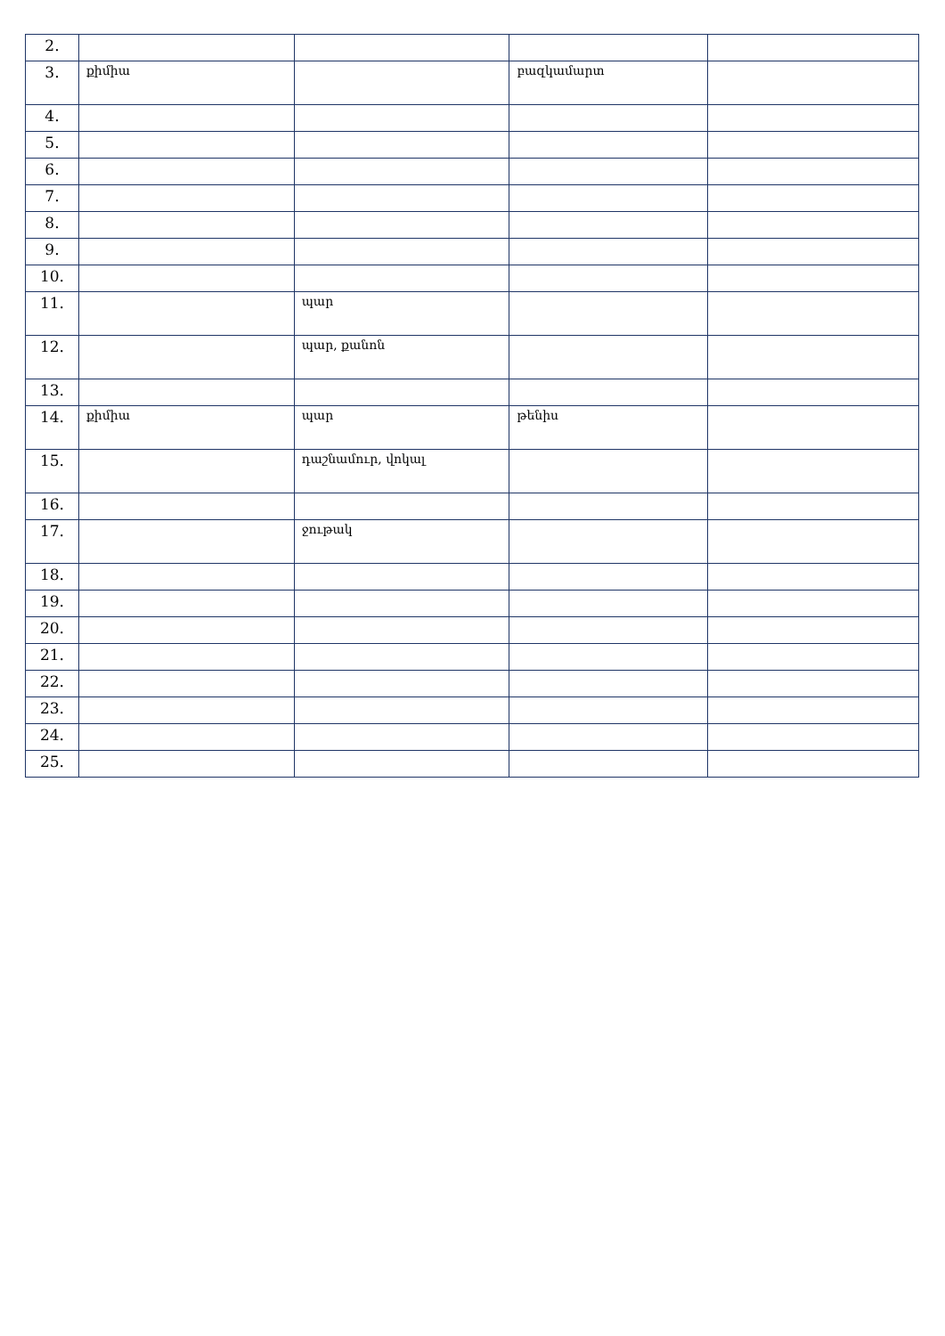| 2. | | | | |
| 3. | քիմիա | | բազկամարտ | |
| 4. | | | | |
| 5. | | | | |
| 6. | | | | |
| 7. | | | | |
| 8. | | | | |
| 9. | | | | |
| 10. | | | | |
| 11. | | պար | | |
| 12. | | պար, քանոն | | |
| 13. | | | | |
| 14. | քիմիա | պար | թենիս | |
| 15. | | դաշնամուր, վոկալ | | |
| 16. | | | | |
| 17. | | ջութակ | | |
| 18. | | | | |
| 19. | | | | |
| 20. | | | | |
| 21. | | | | |
| 22. | | | | |
| 23. | | | | |
| 24. | | | | |
| 25. | | | | |